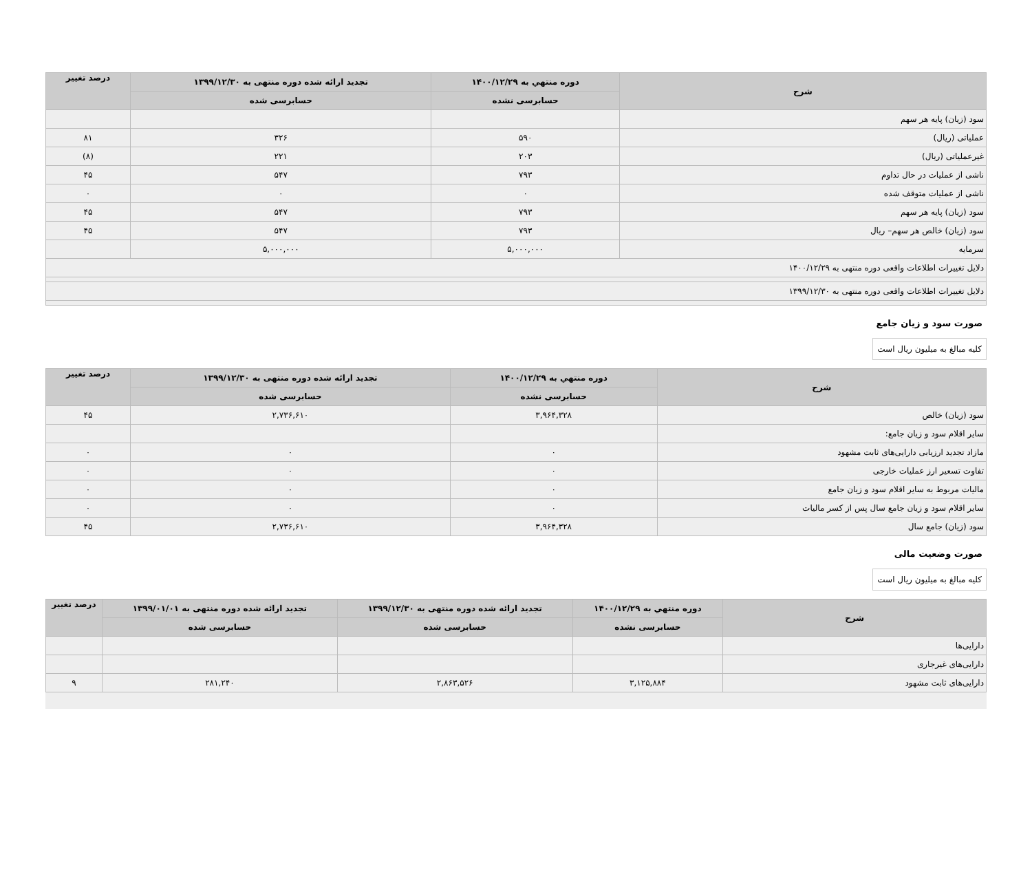| شرح | دوره منتهي به ۱۴۰۰/۱۲/۲۹ | تجدید ارائه شده دوره منتهی به ۱۳۹۹/۱۲/۳۰ | درصد تغییر |
| --- | --- | --- | --- |
| | حسابرسی نشده | حسابرسی شده | |
| سود (زیان) پایه هر سهم | | | |
| عملیاتی (ریال) | ۵۹۰ | ۳۲۶ | ۸۱ |
| غیرعملیاتی (ریال) | ۲۰۳ | ۲۲۱ | (۸) |
| ناشی از عملیات در حال تداوم | ۷۹۳ | ۵۴۷ | ۴۵ |
| ناشی از عملیات متوقف شده | ۰ | ۰ | ۰ |
| سود (زیان) پایه هر سهم | ۷۹۳ | ۵۴۷ | ۴۵ |
| سود (زیان) خالص هر سهم– ریال | ۷۹۳ | ۵۴۷ | ۴۵ |
| سرمایه | ۵,۰۰۰,۰۰۰ | ۵,۰۰۰,۰۰۰ | |
| دلایل تغییرات اطلاعات واقعی دوره منتهی به ۱۴۰۰/۱۲/۲۹ | | | |
| دلایل تغییرات اطلاعات واقعی دوره منتهی به ۱۳۹۹/۱۲/۳۰ | | | |
صورت سود و زیان جامع
کلیه مبالغ به میلیون ریال است
| شرح | دوره منتهي به ۱۴۰۰/۱۲/۲۹ | تجدید ارائه شده دوره منتهی به ۱۳۹۹/۱۲/۳۰ | درصد تغییر |
| --- | --- | --- | --- |
| | حسابرسی نشده | حسابرسی شده | |
| سود (زیان) خالص | ۳,۹۶۴,۳۲۸ | ۲,۷۳۶,۶۱۰ | ۴۵ |
| سایر اقلام سود و زیان جامع: | | | |
| مازاد تجدید ارزیابی دارایی‌های ثابت مشهود | ۰ | ۰ | ۰ |
| تفاوت تسعیر ارز عملیات خارجی | ۰ | ۰ | ۰ |
| مالیات مربوط به سایر اقلام سود و زیان جامع | ۰ | ۰ | ۰ |
| سایر اقلام سود و زیان جامع سال پس از کسر مالیات | ۰ | ۰ | ۰ |
| سود (زیان) جامع سال | ۳,۹۶۴,۳۲۸ | ۲,۷۳۶,۶۱۰ | ۴۵ |
صورت وضعیت مالی
کلیه مبالغ به میلیون ریال است
| شرح | دوره منتهي به ۱۴۰۰/۱۲/۲۹ | تجدید ارائه شده دوره منتهی به ۱۳۹۹/۱۲/۳۰ | تجدید ارائه شده دوره منتهی به ۱۳۹۹/۰۱/۰۱ | درصد تغییر |
| --- | --- | --- | --- | --- |
| | حسابرسی نشده | حسابرسی شده | حسابرسی شده | |
| دارایی‌ها | | | | |
| دارایی‌های غیرجاری | | | | |
| دارایی‌های ثابت مشهود | ۳,۱۲۵,۸۸۴ | ۲,۸۶۳,۵۲۶ | ۲۸۱,۲۴۰ | ۹ |